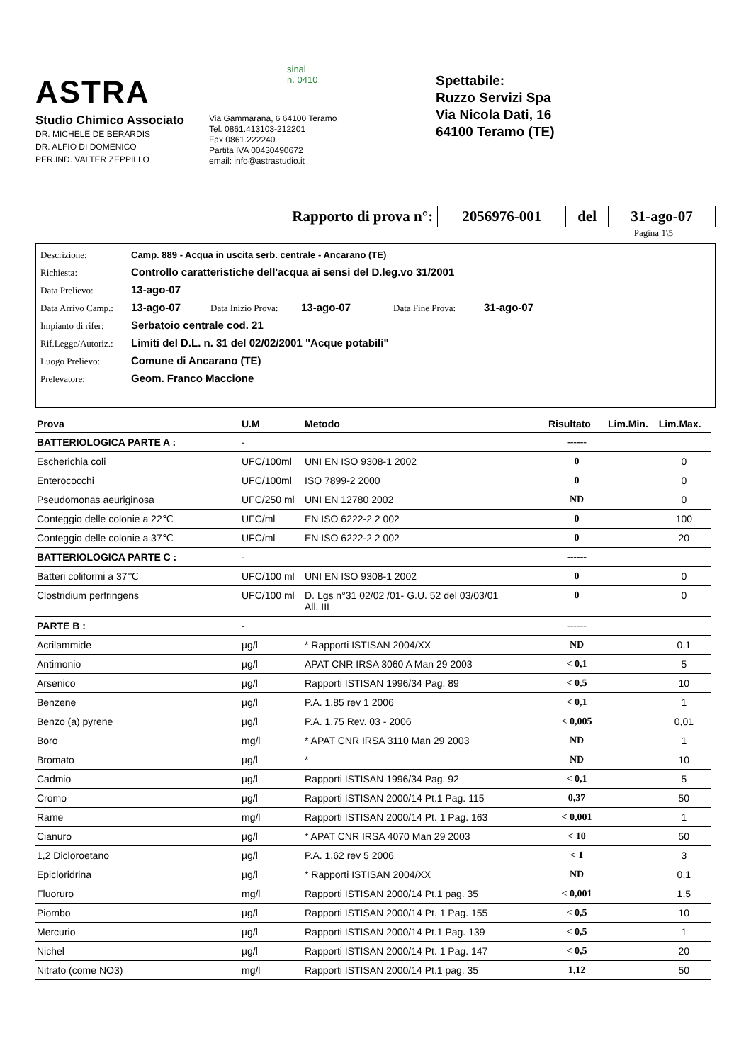ASTRA
Studio Chimico Associato
DR. MICHELE DE BERARDIS
DR. ALFIO DI DOMENICO
PER.IND. VALTER ZEPPILLO
sinal
n. 0410
Via Gammarana, 6 64100 Teramo
Tel. 0861.413103-212201
Fax 0861.222240
Partita IVA 00430490672
email: info@astrastudio.it
Spettabile:
Ruzzo Servizi Spa
Via Nicola Dati, 16
64100 Teramo (TE)
Rapporto di prova n°: 2056976-001 del 31-ago-07
Pagina 1\5
Descrizione: Camp. 889 - Acqua in uscita serb. centrale - Ancarano (TE)
Richiesta: Controllo caratteristiche dell'acqua ai sensi del D.leg.vo 31/2001
Data Prelievo: 13-ago-07
Data Arrivo Camp.: 13-ago-07 Data Inizio Prova: 13-ago-07 Data Fine Prova: 31-ago-07
Impianto di rifer: Serbatoio centrale cod. 21
Rif.Legge/Autoriz.: Limiti del D.L. n. 31 del 02/02/2001 "Acque potabili"
Luogo Prelievo: Comune di Ancarano (TE)
Prelevatore: Geom. Franco Maccione
| Prova | U.M | Metodo | Risultato | Lim.Min. | Lim.Max. |
| --- | --- | --- | --- | --- | --- |
| BATTERIOLOGICA PARTE A : | - | | ------ | | |
| Escherichia coli | UFC/100ml | UNI EN ISO 9308-1 2002 | 0 | | 0 |
| Enterococchi | UFC/100ml | ISO 7899-2 2000 | 0 | | 0 |
| Pseudomonas aeuriginosa | UFC/250 ml | UNI EN 12780 2002 | ND | | 0 |
| Conteggio delle colonie a 22℃ | UFC/ml | EN ISO 6222-2 2 002 | 0 | | 100 |
| Conteggio delle colonie a 37℃ | UFC/ml | EN ISO 6222-2 2 002 | 0 | | 20 |
| BATTERIOLOGICA PARTE C : | - | | ------ | | |
| Batteri coliformi a 37℃ | UFC/100 ml | UNI EN ISO 9308-1 2002 | 0 | | 0 |
| Clostridium perfringens | UFC/100 ml | D. Lgs n°31 02/02 /01- G.U. 52 del 03/03/01 All. III | 0 | | 0 |
| PARTE B : | - | | ------ | | |
| Acrilammide | µg/l | * Rapporti ISTISAN 2004/XX | ND | | 0,1 |
| Antimonio | µg/l | APAT CNR IRSA 3060 A Man 29 2003 | < 0,1 | | 5 |
| Arsenico | µg/l | Rapporti ISTISAN 1996/34 Pag. 89 | < 0,5 | | 10 |
| Benzene | µg/l | P.A. 1.85 rev 1 2006 | < 0,1 | | 1 |
| Benzo (a) pyrene | µg/l | P.A. 1.75 Rev. 03 - 2006 | < 0,005 | | 0,01 |
| Boro | mg/l | * APAT CNR IRSA 3110 Man 29 2003 | ND | | 1 |
| Bromato | µg/l | * | ND | | 10 |
| Cadmio | µg/l | Rapporti ISTISAN 1996/34 Pag. 92 | < 0,1 | | 5 |
| Cromo | µg/l | Rapporti ISTISAN 2000/14 Pt.1 Pag. 115 | 0,37 | | 50 |
| Rame | mg/l | Rapporti ISTISAN 2000/14 Pt. 1 Pag. 163 | < 0,001 | | 1 |
| Cianuro | µg/l | * APAT CNR IRSA 4070 Man 29 2003 | < 10 | | 50 |
| 1,2 Dicloroetano | µg/l | P.A. 1.62 rev 5 2006 | < 1 | | 3 |
| Epicloridrina | µg/l | * Rapporti ISTISAN 2004/XX | ND | | 0,1 |
| Fluoruro | mg/l | Rapporti ISTISAN 2000/14 Pt.1 pag. 35 | < 0,001 | | 1,5 |
| Piombo | µg/l | Rapporti ISTISAN 2000/14 Pt. 1 Pag. 155 | < 0,5 | | 10 |
| Mercurio | µg/l | Rapporti ISTISAN 2000/14 Pt.1 Pag. 139 | < 0,5 | | 1 |
| Nichel | µg/l | Rapporti ISTISAN 2000/14 Pt. 1 Pag. 147 | < 0,5 | | 20 |
| Nitrato (come NO3) | mg/l | Rapporti ISTISAN 2000/14 Pt.1 pag. 35 | 1,12 | | 50 |